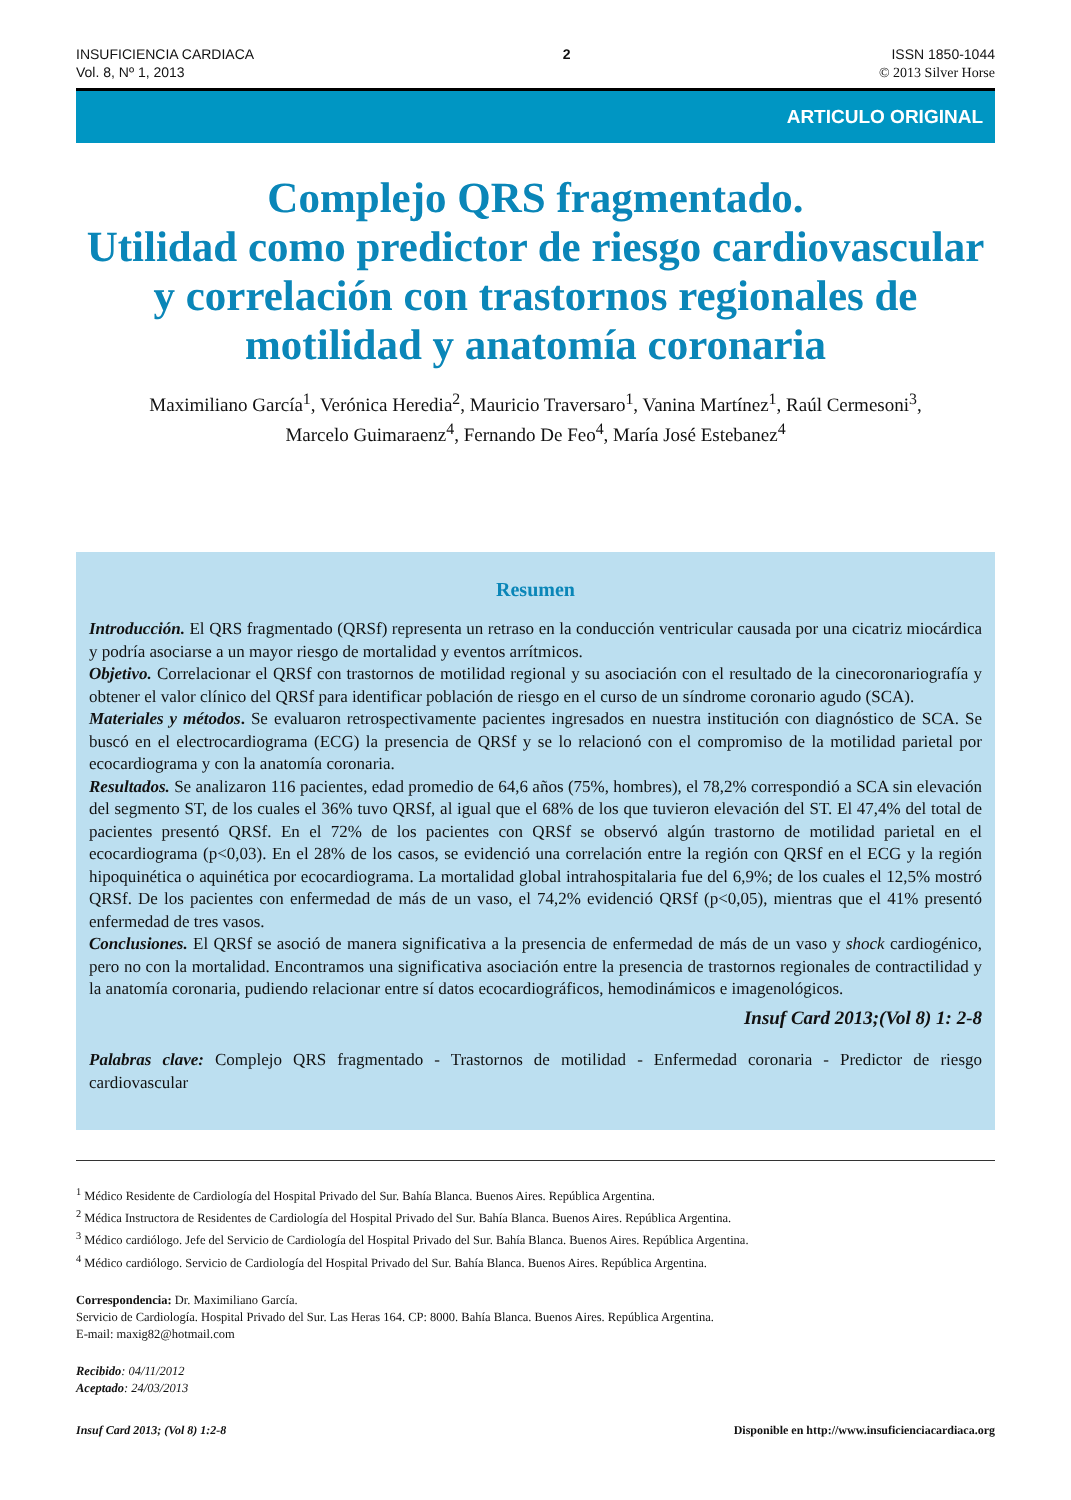INSUFICIENCIA CARDIACA
Vol. 8, Nº 1, 2013
2 ISSN 1850-1044
© 2013 Silver Horse
ARTICULO ORIGINAL
Complejo QRS fragmentado.
Utilidad como predictor de riesgo cardiovascular y correlación con trastornos regionales de motilidad y anatomía coronaria
Maximiliano García<sup>1</sup>, Verónica Heredia<sup>2</sup>, Mauricio Traversaro<sup>1</sup>, Vanina Martínez<sup>1</sup>, Raúl Cermesoni<sup>3</sup>,
Marcelo Guimaraenz<sup>4</sup>, Fernando De Feo<sup>4</sup>, María José Estebanez<sup>4</sup>
Resumen
Introducción. El QRS fragmentado (QRSf) representa un retraso en la conducción ventricular causada por una cicatriz miocárdica y podría asociarse a un mayor riesgo de mortalidad y eventos arrítmicos.
Objetivo. Correlacionar el QRSf con trastornos de motilidad regional y su asociación con el resultado de la cinecoronariografía y obtener el valor clínico del QRSf para identificar población de riesgo en el curso de un síndrome coronario agudo (SCA).
Materiales y métodos. Se evaluaron retrospectivamente pacientes ingresados en nuestra institución con diagnóstico de SCA. Se buscó en el electrocardiograma (ECG) la presencia de QRSf y se lo relacionó con el compromiso de la motilidad parietal por ecocardiograma y con la anatomía coronaria.
Resultados. Se analizaron 116 pacientes, edad promedio de 64,6 años (75%, hombres), el 78,2% correspondió a SCA sin elevación del segmento ST, de los cuales el 36% tuvo QRSf, al igual que el 68% de los que tuvieron elevación del ST. El 47,4% del total de pacientes presentó QRSf. En el 72% de los pacientes con QRSf se observó algún trastorno de motilidad parietal en el ecocardiograma (p<0,03). En el 28% de los casos, se evidenció una correlación entre la región con QRSf en el ECG y la región hipoquinética o aquinética por ecocardiograma. La mortalidad global intrahospitalaria fue del 6,9%; de los cuales el 12,5% mostró QRSf. De los pacientes con enfermedad de más de un vaso, el 74,2% evidenció QRSf (p<0,05), mientras que el 41% presentó enfermedad de tres vasos.
Conclusiones. El QRSf se asoció de manera significativa a la presencia de enfermedad de más de un vaso y shock cardiogénico, pero no con la mortalidad. Encontramos una significativa asociación entre la presencia de trastornos regionales de contractilidad y la anatomía coronaria, pudiendo relacionar entre sí datos ecocardiográficos, hemodinámicos e imagenológicos.
Insuf Card 2013;(Vol 8) 1: 2-8
Palabras clave: Complejo QRS fragmentado - Trastornos de motilidad - Enfermedad coronaria - Predictor de riesgo cardiovascular
<sup>1</sup> Médico Residente de Cardiología del Hospital Privado del Sur. Bahía Blanca. Buenos Aires. República Argentina.
<sup>2</sup> Médica Instructora de Residentes de Cardiología del Hospital Privado del Sur. Bahía Blanca. Buenos Aires. República Argentina.
<sup>3</sup> Médico cardiólogo. Jefe del Servicio de Cardiología del Hospital Privado del Sur. Bahía Blanca. Buenos Aires. República Argentina.
<sup>4</sup> Médico cardiólogo. Servicio de Cardiología del Hospital Privado del Sur. Bahía Blanca. Buenos Aires. República Argentina.
Correspondencia: Dr. Maximiliano García.
Servicio de Cardiología. Hospital Privado del Sur. Las Heras 164. CP: 8000. Bahía Blanca. Buenos Aires. República Argentina.
E-mail: maxig82@hotmail.com
Recibido: 04/11/2012
Aceptado: 24/03/2013
Insuf Card 2013; (Vol 8) 1:2-8 Disponible en http://www.insuficienciacardiaca.org